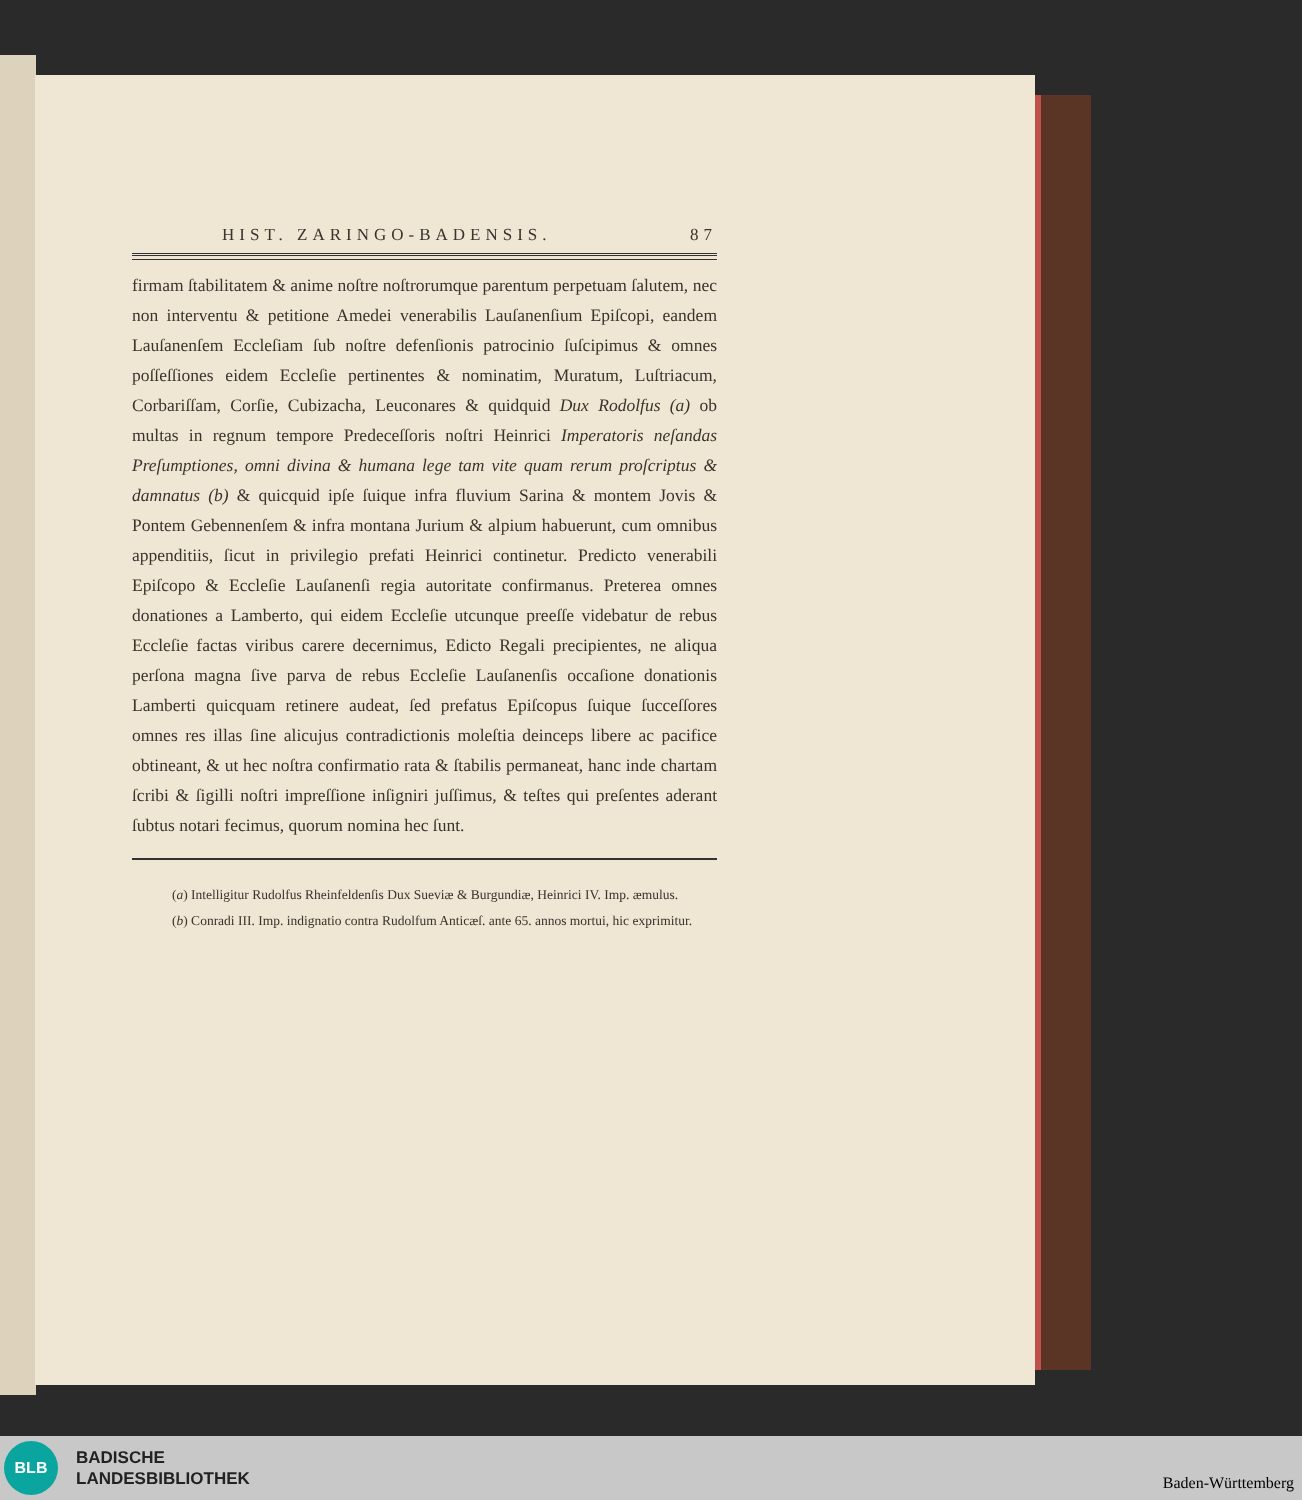HIST. ZARINGO-BADENSIS. 87
firmam ſtabilitatem & anime noſtre noſtrorumque parentum perpetuam ſalutem, nec non interventu & petitione Amedei venerabilis Lauſanenſium Epiſcopi, eandem Lauſanenſem Eccleſiam ſub noſtre defenſionis patrocinio ſuſcipimus & omnes poſſeſſiones eidem Eccleſie pertinentes & nominatim, Muratum, Luſtriacum, Corbariſſam, Corſie, Cubizacha, Leuconares & quidquid Dux Rodolfus (a) ob multas in regnum tempore Predeceſſoris noſtri Heinrici Imperatoris neſandas Preſumptiones, omni divina & humana lege tam vite quam rerum proſcriptus & damnatus (b) & quicquid ipſe ſuique infra fluvium Sarina & montem Jovis & Pontem Gebennenſem & infra montana Jurium & alpium habuerunt, cum omnibus appenditiis, ſicut in privilegio prefati Heinrici continetur. Predicto venerabili Epiſcopo & Eccleſie Lauſanenſi regia autoritate confirmanus. Preterea omnes donationes a Lamberto, qui eidem Eccleſie utcunque preeſſe videbatur de rebus Eccleſie factas viribus carere decernimus, Edicto Regali precipientes, ne aliqua perſona magna ſive parva de rebus Eccleſie Lauſanenſis occaſione donationis Lamberti quicquam retinere audeat, ſed prefatus Epiſcopus ſuique ſucceſſores omnes res illas ſine alicujus contradictionis moleſtia deinceps libere ac pacifice obtineant, & ut hec noſtra confirmatio rata & ſtabilis permaneat, hanc inde chartam ſcribi & ſigilli noſtri impreſſione inſigniri juſſimus, & teſtes qui preſentes aderant ſubtus notari fecimus, quorum nomina hec ſunt.
(a) Intelligitur Rudolfus Rheinfeldenſis Dux Sueviæ & Burgundiæ, Heinrici IV. Imp. æmulus.
(b) Conradi III. Imp. indignatio contra Rudolfum Anticæſ. ante 65. annos mortui, hic exprimitur.
BLB
BADISCHE
LANDESBIBLIOTHEK
Baden-Württemberg